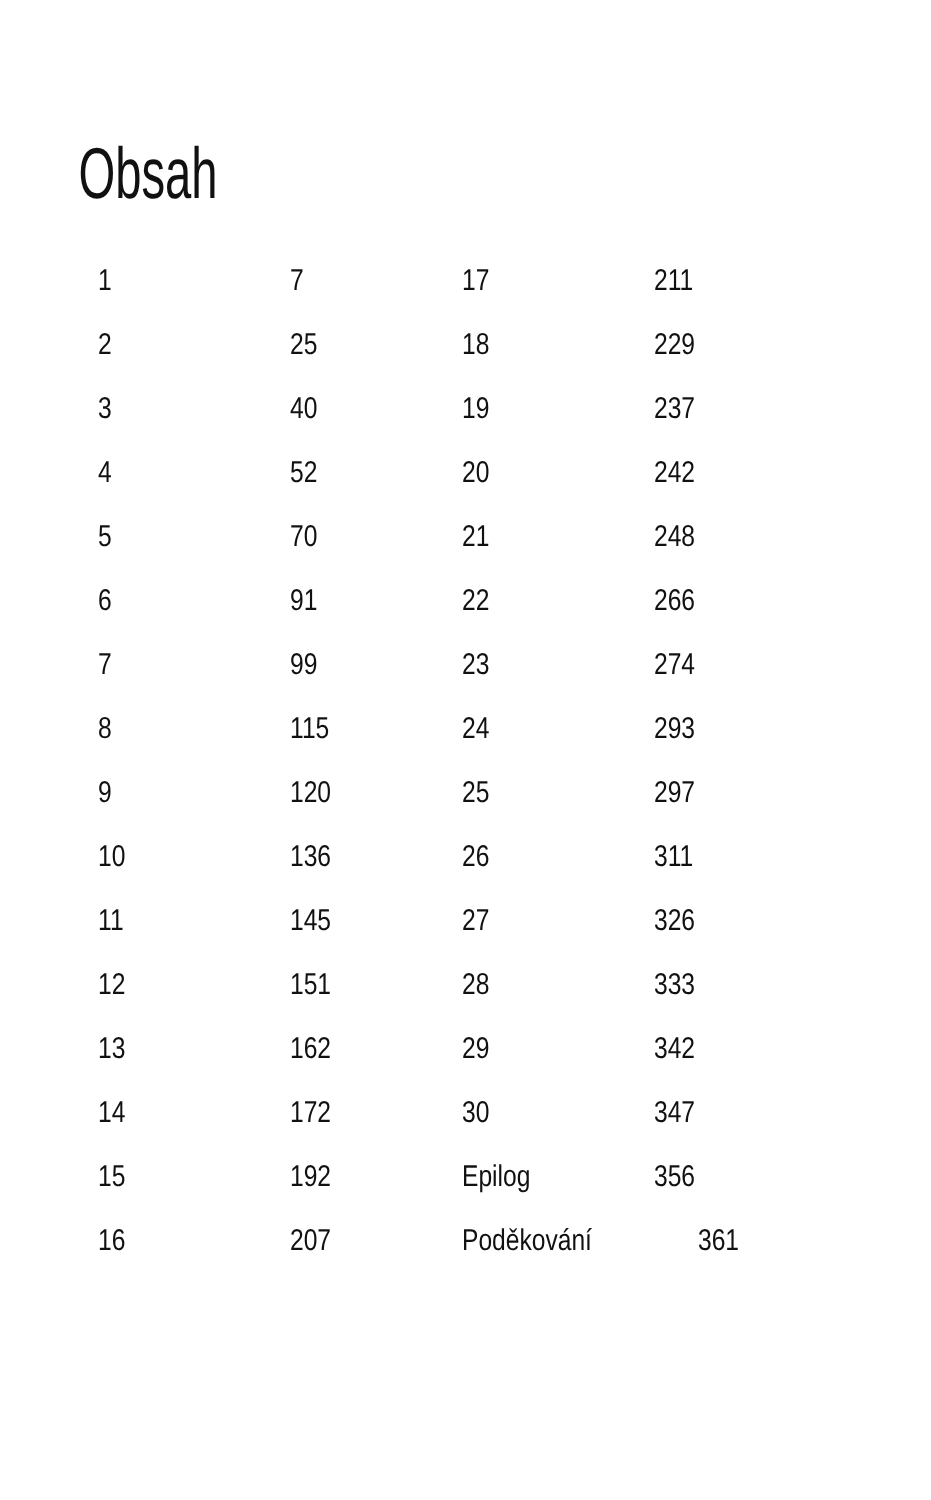Obsah
| 1 | 7 | 17 | 211 |
| 2 | 25 | 18 | 229 |
| 3 | 40 | 19 | 237 |
| 4 | 52 | 20 | 242 |
| 5 | 70 | 21 | 248 |
| 6 | 91 | 22 | 266 |
| 7 | 99 | 23 | 274 |
| 8 | 115 | 24 | 293 |
| 9 | 120 | 25 | 297 |
| 10 | 136 | 26 | 311 |
| 11 | 145 | 27 | 326 |
| 12 | 151 | 28 | 333 |
| 13 | 162 | 29 | 342 |
| 14 | 172 | 30 | 347 |
| 15 | 192 | Epilog | 356 |
| 16 | 207 | Poděkování | 361 |